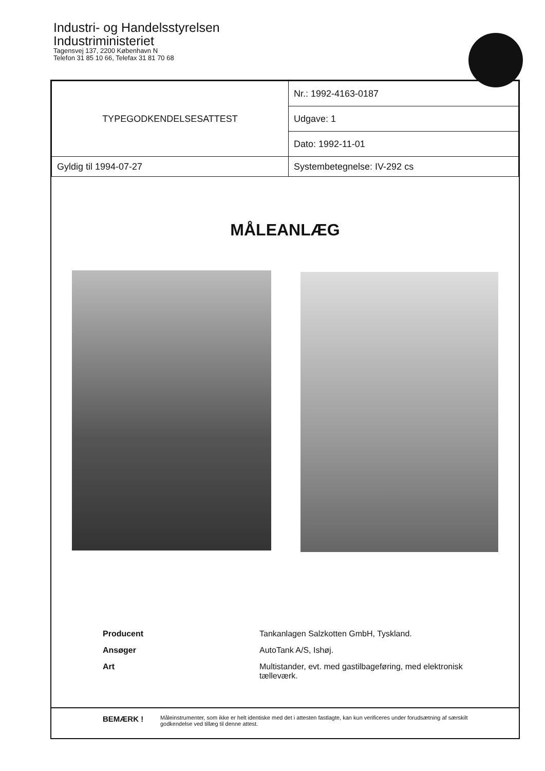Industri- og Handelsstyrelsen
Industriministeriet
Tagensvej 137, 2200 København N
Telefon 31 85 10 66, Telefax 31 81 70 68
| TYPEGODKENDELSESATTEST | | Nr.: 1992-4163-0187 |
| | | Udgave: 1 |
| | | Dato: 1992-11-01 |
| Gyldig til 1994-07-27 | Systembetegnelse: IV-292 cs | |
MÅLEANLÆG
Producent Tankanlagen Salzkotten GmbH, Tyskland.
Ansøger AutoTank A/S, Ishøj.
Art Multistander, evt. med gastilbageføring, med elektronisk tælleværk.
BEMÆRK ! Måleinstrumenter, som ikke er helt identiske med det i attesten fastlagte, kan kun verificeres under forudsætning af særskilt godkendelse ved tillæg til denne attest.